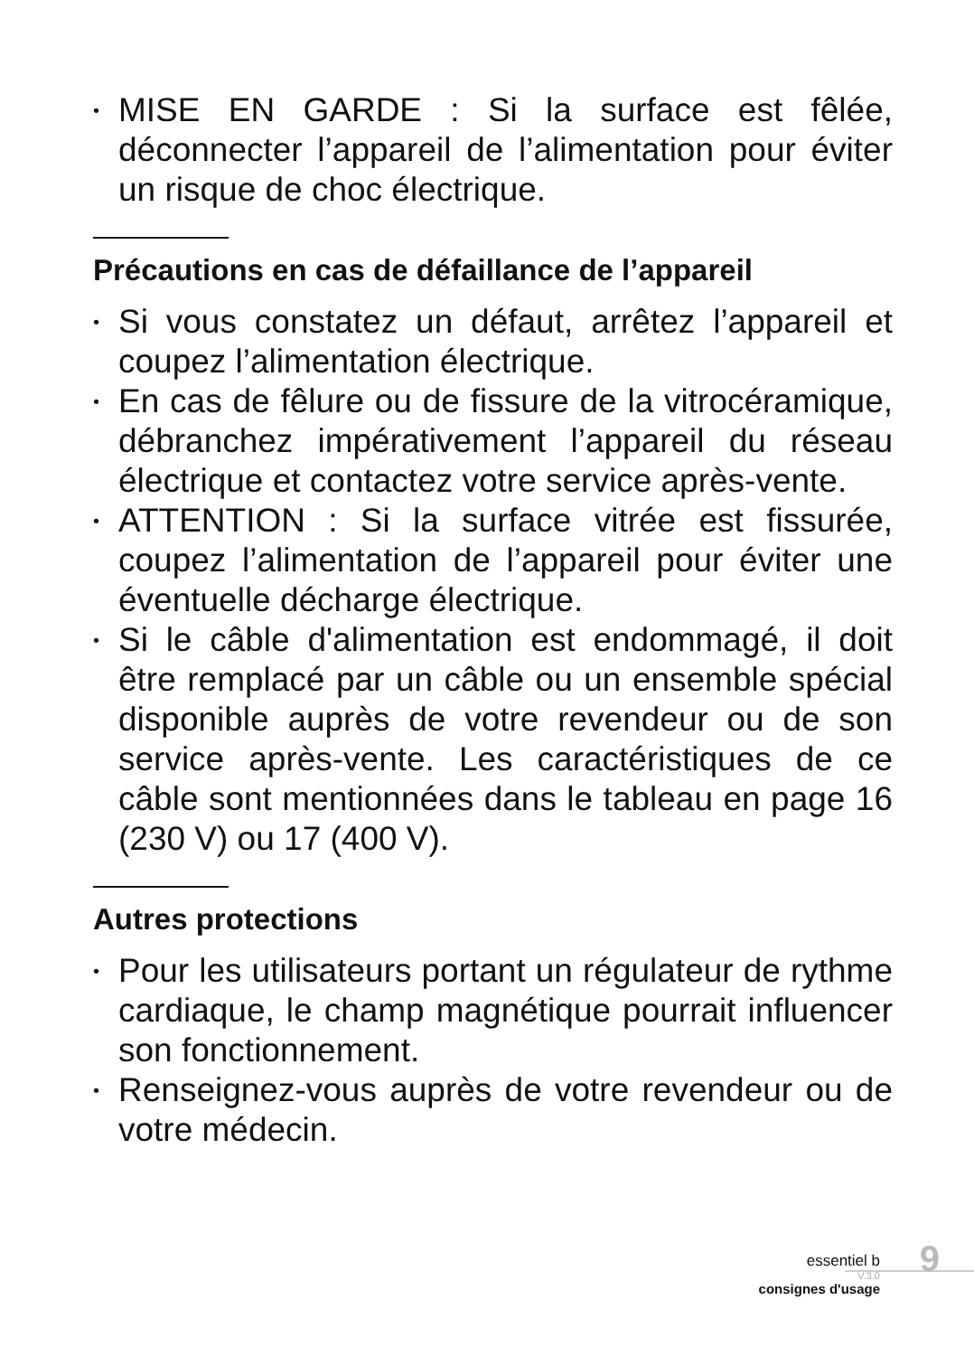• MISE EN GARDE : Si la surface est fêlée, déconnecter l’appareil de l’alimentation pour éviter un risque de choc électrique.
Précautions en cas de défaillance de l’appareil
• Si vous constatez un défaut, arrêtez l’appareil et coupez l’alimentation électrique.
• En cas de fêlure ou de fissure de la vitrocéramique, débranchez impérativement l’appareil du réseau électrique et contactez votre service après-vente.
• ATTENTION : Si la surface vitrée est fissurée, coupez l’alimentation de l’appareil pour éviter une éventuelle décharge électrique.
• Si le câble d'alimentation est endommagé, il doit être remplacé par un câble ou un ensemble spécial disponible auprès de votre revendeur ou de son service après-vente. Les caractéristiques de ce câble sont mentionnées dans le tableau en page 16 (230 V) ou 17 (400 V).
Autres protections
• Pour les utilisateurs portant un régulateur de rythme cardiaque, le champ magnétique pourrait influencer son fonctionnement.
• Renseignez-vous auprès de votre revendeur ou de votre médecin.
essentiel b
V.3.0
consignes d'usage
9